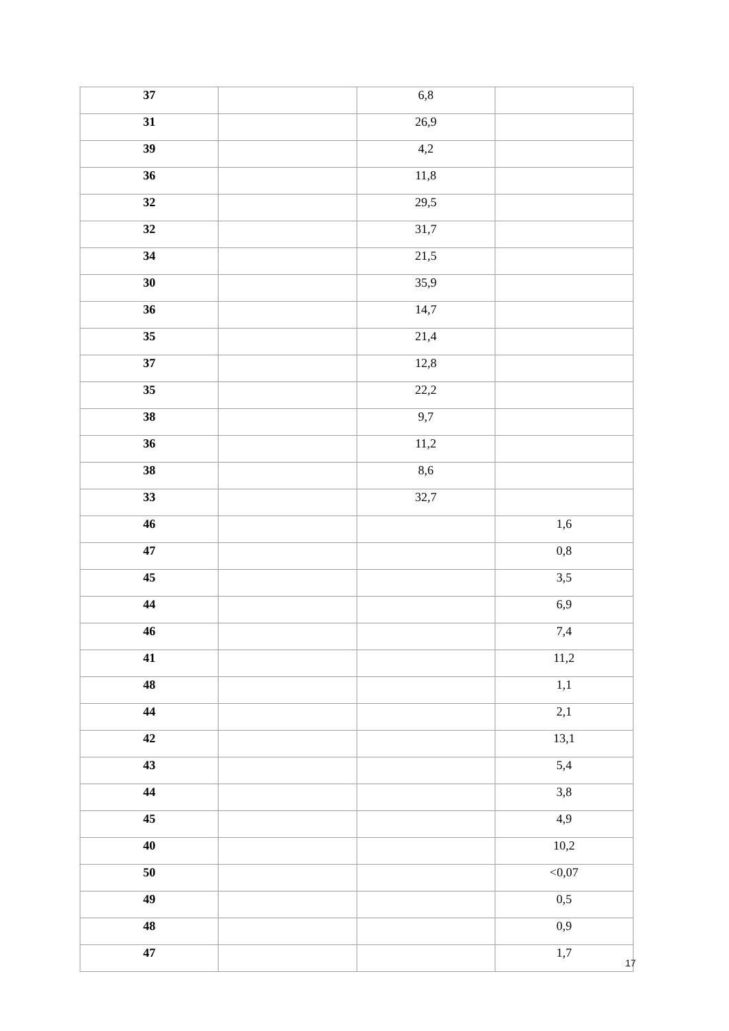| 37 | | 6,8 | |
| 31 | | 26,9 | |
| 39 | | 4,2 | |
| 36 | | 11,8 | |
| 32 | | 29,5 | |
| 32 | | 31,7 | |
| 34 | | 21,5 | |
| 30 | | 35,9 | |
| 36 | | 14,7 | |
| 35 | | 21,4 | |
| 37 | | 12,8 | |
| 35 | | 22,2 | |
| 38 | | 9,7 | |
| 36 | | 11,2 | |
| 38 | | 8,6 | |
| 33 | | 32,7 | |
| 46 | | | 1,6 |
| 47 | | | 0,8 |
| 45 | | | 3,5 |
| 44 | | | 6,9 |
| 46 | | | 7,4 |
| 41 | | | 11,2 |
| 48 | | | 1,1 |
| 44 | | | 2,1 |
| 42 | | | 13,1 |
| 43 | | | 5,4 |
| 44 | | | 3,8 |
| 45 | | | 4,9 |
| 40 | | | 10,2 |
| 50 | | | <0,07 |
| 49 | | | 0,5 |
| 48 | | | 0,9 |
| 47 | | | 1,7 |
17